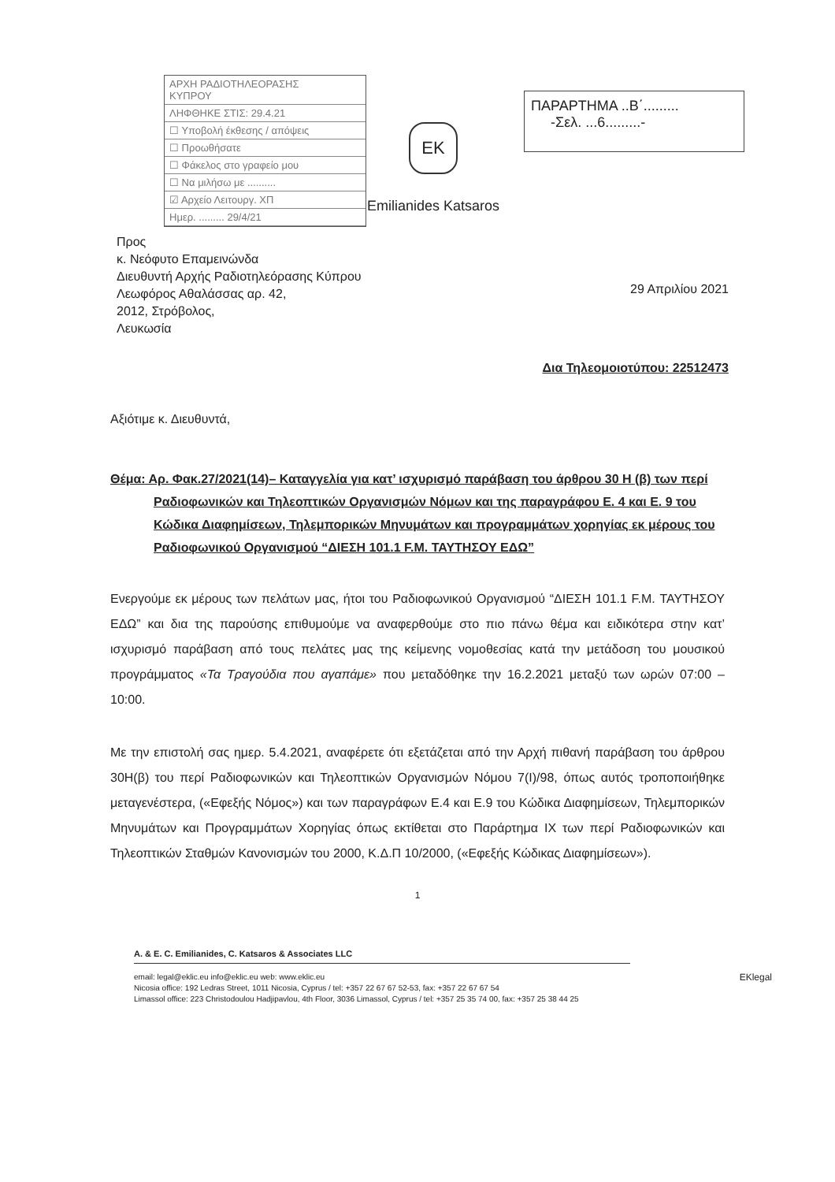ΑΡΧΗ ΡΑΔΙΟΤΗΛΕΟΡΑΣΗΣ
ΚΥΠΡΟΥ
ΛΗΦΘΗΚΕ ΣΤΙΣ: 29.4.21
☐ Υποβολή έκθεσης / απόψεις
☐ Προωθήσατε
☐ Φάκελος στο γραφείο μου
☐ Να μιλήσω με ..........
☑ Αρχείο Λειτουργ. ΧΠ
Ημερ. ......... 29/4/21
EK
Emilianides Katsaros
ΠΑΡΑΡΤΗΜΑ ..Β΄.........
-Σελ. ...6.........-
29 Απριλίου 2021
Προς
κ. Νεόφυτο Επαμεινώνδα
Διευθυντή Αρχής Ραδιοτηλεόρασης Κύπρου
Λεωφόρος Αθαλάσσας αρ. 42,
2012, Στρόβολος,
Λευκωσία
Δια Τηλεομοιοτύπου: 22512473
Αξιότιμε κ. Διευθυντά,
Θέμα: Αρ. Φακ.27/2021(14)– Καταγγελία για κατ’ ισχυρισμό παράβαση του άρθρου 30 Η (β) των περί Ραδιοφωνικών και Τηλεοπτικών Οργανισμών Νόμων και της παραγράφου Ε. 4 και Ε. 9 του Κώδικα Διαφημίσεων, Τηλεμπορικών Μηνυμάτων και προγραμμάτων χορηγίας εκ μέρους του Ραδιοφωνικού Οργανισμού “ΔΙΕΣΗ 101.1 F.M. ΤΑΥΤΗΣΟΥ ΕΔΩ”
Ενεργούμε εκ μέρους των πελάτων μας, ήτοι του Ραδιοφωνικού Οργανισμού “ΔΙΕΣΗ 101.1 F.M. ΤΑΥΤΗΣΟΥ ΕΔΩ” και δια της παρούσης επιθυμούμε να αναφερθούμε στο πιο πάνω θέμα και ειδικότερα στην κατ’ ισχυρισμό παράβαση από τους πελάτες μας της κείμενης νομοθεσίας κατά την μετάδοση του μουσικού προγράμματος «Τα Τραγούδια που αγαπάμε» που μεταδόθηκε την 16.2.2021 μεταξύ των ωρών 07:00 – 10:00.
Με την επιστολή σας ημερ. 5.4.2021, αναφέρετε ότι εξετάζεται από την Αρχή πιθανή παράβαση του άρθρου 30Η(β) του περί Ραδιοφωνικών και Τηλεοπτικών Οργανισμών Νόμου 7(Ι)/98, όπως αυτός τροποποιήθηκε μεταγενέστερα, («Εφεξής Νόμος») και των παραγράφων Ε.4 και Ε.9 του Κώδικα Διαφημίσεων, Τηλεμπορικών Μηνυμάτων και Προγραμμάτων Χορηγίας όπως εκτίθεται στο Παράρτημα ΙΧ των περί Ραδιοφωνικών και Τηλεοπτικών Σταθμών Κανονισμών του 2000, Κ.Δ.Π 10/2000, («Εφεξής Κώδικας Διαφημίσεων»).
1
A. & E. C. Emilianides, C. Katsaros & Associates LLC
EKlegal email: legal@eklic.eu info@eklic.eu web: www.eklic.eu
Nicosia office: 192 Ledras Street, 1011 Nicosia, Cyprus / tel: +357 22 67 67 52-53, fax: +357 22 67 67 54
Limassol office: 223 Christodoulou Hadjipavlou, 4th Floor, 3036 Limassol, Cyprus / tel: +357 25 35 74 00, fax: +357 25 38 44 25